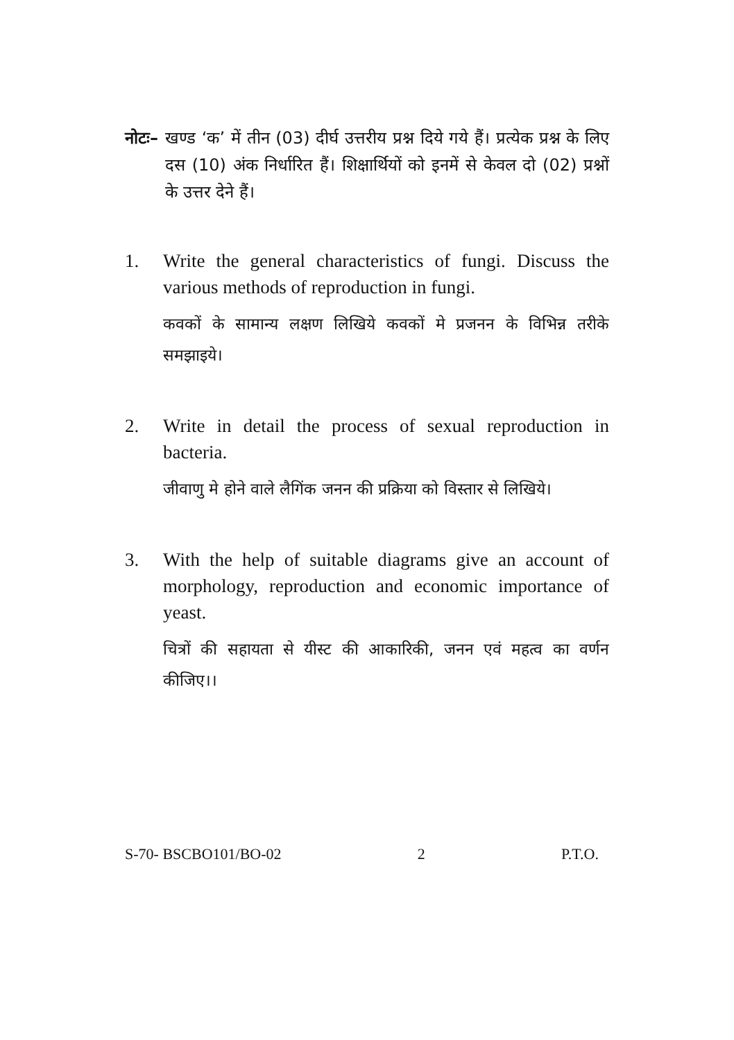नोटः– खण्ड ‘क’ में तीन (03) दीर्घ उत्तरीय प्रश्न दिये गये हैं। प्रत्येक प्रश्न के लिए दस (10) अंक निर्धारित हैं। शिक्षार्थियों को इनमें से केवल दो (02) प्रश्नों के उत्तर देने हैं।
1. Write the general characteristics of fungi. Discuss the various methods of reproduction in fungi.
कवकों के सामान्य लक्षण लिखिये कवकों मे प्रजनन के विभिन्न तरीके समझाइये।
2. Write in detail the process of sexual reproduction in bacteria.
जीवाणु मे होने वाले लैगिंक जनन की प्रक्रिया को विस्तार से लिखिये।
3. With the help of suitable diagrams give an account of morphology, reproduction and economic importance of yeast.
चित्रों की सहायता से यीस्ट की आकारिकी, जनन एवं महत्व का वर्णन कीजिए।।
S-70- BSCBO101/BO-02 2 P.T.O.